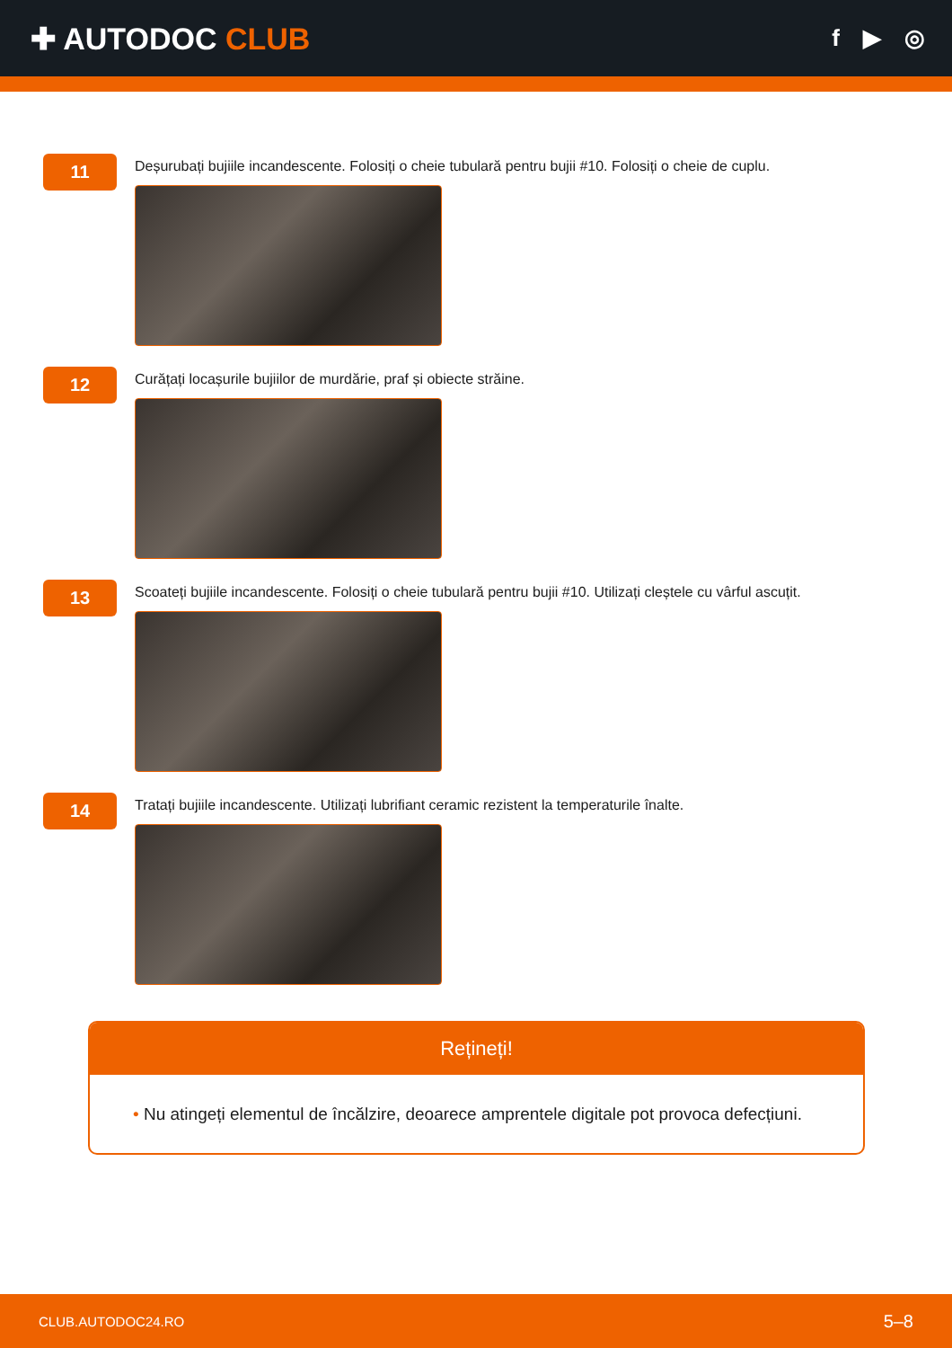✚ AUTODOC CLUB
f ▶ ◎
11
Deșurubați bujiile incandescente. Folosiți o cheie tubulară pentru bujii #10. Folosiți o cheie de cuplu.
12
Curățați locașurile bujiilor de murdărie, praf și obiecte străine.
13
Scoateți bujiile incandescente. Folosiți o cheie tubulară pentru bujii #10. Utilizați cleștele cu vârful ascuțit.
14
Tratați bujiile incandescente. Utilizați lubrifiant ceramic rezistent la temperaturile înalte.
Rețineți!
• Nu atingeți elementul de încălzire, deoarece amprentele digitale pot provoca defecțiuni.
CLUB.AUTODOC24.RO 5–8